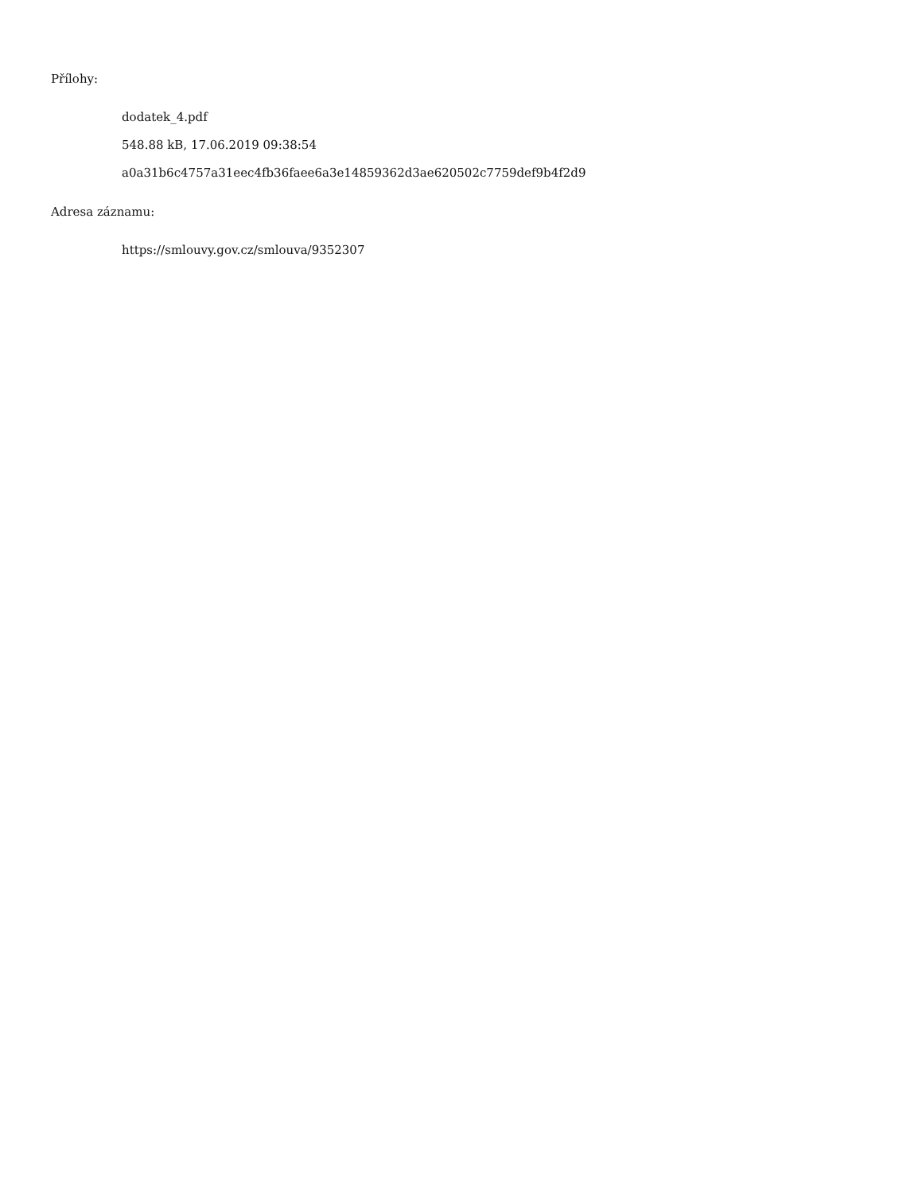Přílohy:
dodatek_4.pdf
548.88 kB, 17.06.2019 09:38:54
a0a31b6c4757a31eec4fb36faee6a3e14859362d3ae620502c7759def9b4f2d9
Adresa záznamu:
https://smlouvy.gov.cz/smlouva/9352307